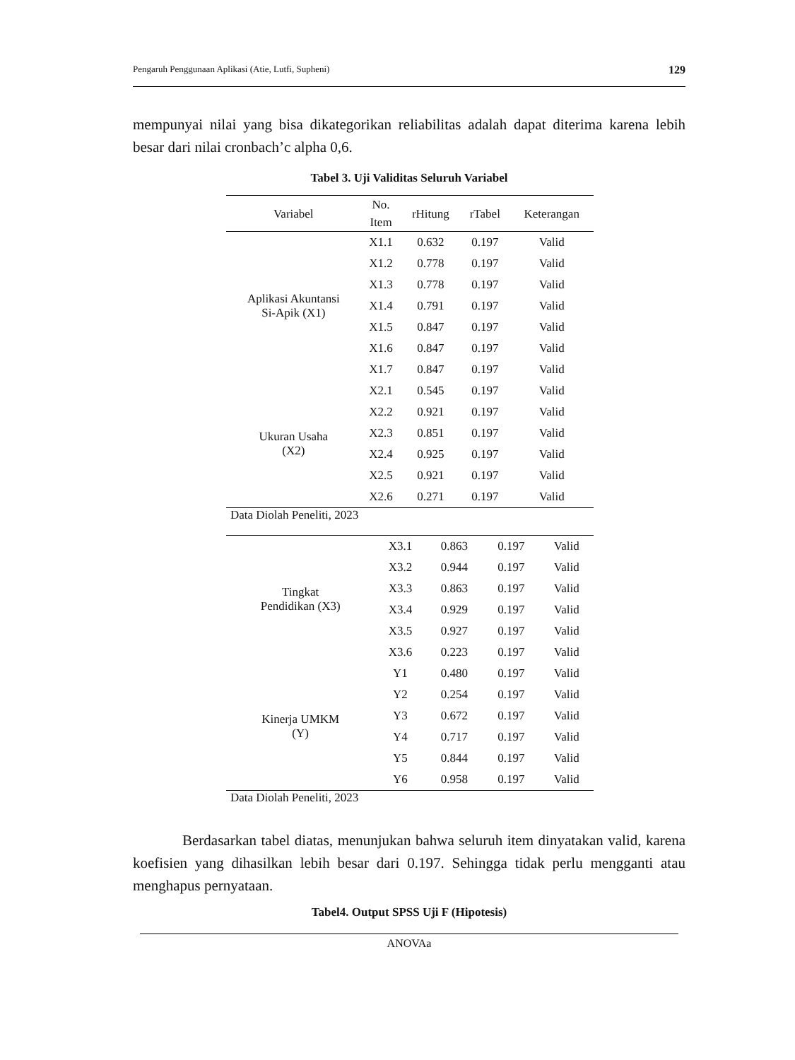Pengaruh Penggunaan Aplikasi (Atie, Lutfi, Supheni) 129
mempunyai nilai yang bisa dikategorikan reliabilitas adalah dapat diterima karena lebih besar dari nilai cronbach’c alpha 0,6.
Tabel 3. Uji Validitas Seluruh Variabel
| Variabel | No. Item | rHitung | rTabel | Keterangan |
| --- | --- | --- | --- | --- |
| Aplikasi Akuntansi Si-Apik (X1) | X1.1 | 0.632 | 0.197 | Valid |
| | X1.2 | 0.778 | 0.197 | Valid |
| | X1.3 | 0.778 | 0.197 | Valid |
| | X1.4 | 0.791 | 0.197 | Valid |
| | X1.5 | 0.847 | 0.197 | Valid |
| | X1.6 | 0.847 | 0.197 | Valid |
| | X1.7 | 0.847 | 0.197 | Valid |
| Ukuran Usaha (X2) | X2.1 | 0.545 | 0.197 | Valid |
| | X2.2 | 0.921 | 0.197 | Valid |
| | X2.3 | 0.851 | 0.197 | Valid |
| | X2.4 | 0.925 | 0.197 | Valid |
| | X2.5 | 0.921 | 0.197 | Valid |
| | X2.6 | 0.271 | 0.197 | Valid |
Data Diolah Peneliti, 2023
| Tingkat Pendidikan (X3) | X3.1 | 0.863 | 0.197 | Valid |
| | X3.2 | 0.944 | 0.197 | Valid |
| | X3.3 | 0.863 | 0.197 | Valid |
| | X3.4 | 0.929 | 0.197 | Valid |
| | X3.5 | 0.927 | 0.197 | Valid |
| | X3.6 | 0.223 | 0.197 | Valid |
| Kinerja UMKM (Y) | Y1 | 0.480 | 0.197 | Valid |
| | Y2 | 0.254 | 0.197 | Valid |
| | Y3 | 0.672 | 0.197 | Valid |
| | Y4 | 0.717 | 0.197 | Valid |
| | Y5 | 0.844 | 0.197 | Valid |
| | Y6 | 0.958 | 0.197 | Valid |
Data Diolah Peneliti, 2023
Berdasarkan tabel diatas, menunjukan bahwa seluruh item dinyatakan valid, karena koefisien yang dihasilkan lebih besar dari 0.197. Sehingga tidak perlu mengganti atau menghapus pernyataan.
Tabel4. Output SPSS Uji F (Hipotesis)
ANOVAa